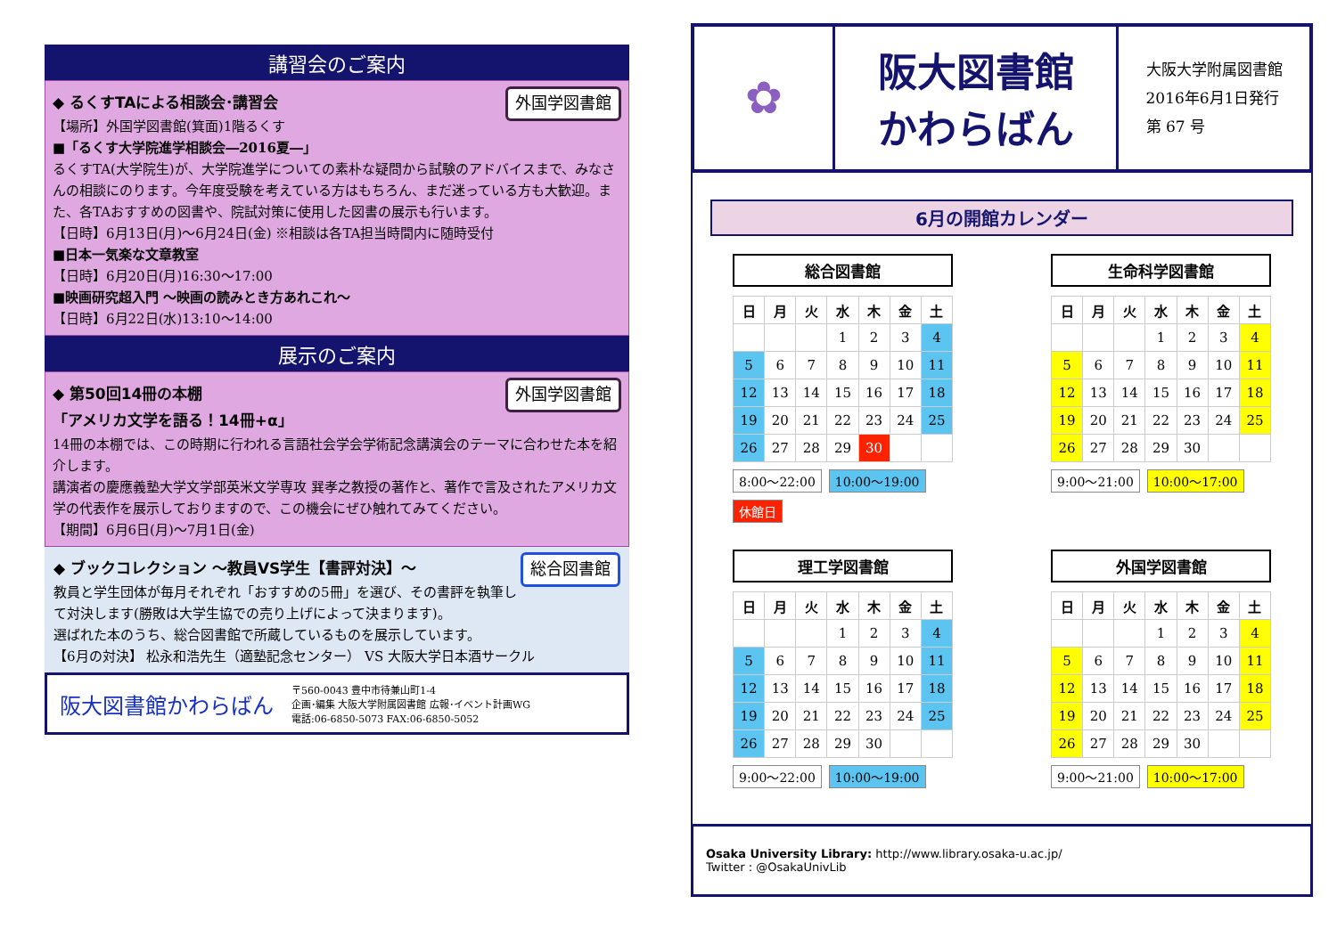講習会のご案内
外国学図書館
◆ るくすTAによる相談会･講習会
【場所】外国学図書館(箕面)1階るくす
■「るくす大学院進学相談会―2016夏―」
るくすTA(大学院生)が、大学院進学についての素朴な疑問から試験のアドバイスまで、みなさんの相談にのります。今年度受験を考えている方はもちろん、まだ迷っている方も大歓迎。また、各TAおすすめの図書や、院試対策に使用した図書の展示も行います。
【日時】6月13日(月)～6月24日(金) ※相談は各TA担当時間内に随時受付
■日本一気楽な文章教室
【日時】6月20日(月)16:30～17:00
■映画研究超入門 ～映画の読みとき方あれこれ～
【日時】6月22日(水)13:10～14:00
展示のご案内
外国学図書館
◆ 第50回14冊の本棚
「アメリカ文学を語る！14冊+α」
14冊の本棚では、この時期に行われる言語社会学会学術記念講演会のテーマに合わせた本を紹介します。
講演者の慶應義塾大学文学部英米文学専攻 巽孝之教授の著作と、著作で言及されたアメリカ文学の代表作を展示しておりますので、この機会にぜひ触れてみてください。
【期間】6月6日(月)～7月1日(金)
総合図書館
◆ ブックコレクション ～教員VS学生【書評対決】～
教員と学生団体が毎月それぞれ「おすすめの5冊」を選び、その書評を執筆して対決します(勝敗は大学生協での売り上げによって決まります)。
選ばれた本のうち、総合図書館で所蔵しているものを展示しています。
【6月の対決】 松永和浩先生（適塾記念センター） VS 大阪大学日本酒サークル
阪大図書館かわらばん
〒560-0043 豊中市待兼山町1-4
企画･編集 大阪大学附属図書館 広報･イベント計画WG
電話:06-6850-5073 FAX:06-6850-5052
✿ 阪大図書館
かわらばん
大阪大学附属図書館
2016年6月1日発行
第 67 号
6月の開館カレンダー
総合図書館
| 日 | 月 | 火 | 水 | 木 | 金 | 土 |
| --- | --- | --- | --- | --- | --- | --- |
| | | | 1 | 2 | 3 | 4 |
| 5 | 6 | 7 | 8 | 9 | 10 | 11 |
| 12 | 13 | 14 | 15 | 16 | 17 | 18 |
| 19 | 20 | 21 | 22 | 23 | 24 | 25 |
| 26 | 27 | 28 | 29 | 30 | | |
8:00～22:00 10:00～19:00
休館日
生命科学図書館
| 日 | 月 | 火 | 水 | 木 | 金 | 土 |
| --- | --- | --- | --- | --- | --- | --- |
| | | | 1 | 2 | 3 | 4 |
| 5 | 6 | 7 | 8 | 9 | 10 | 11 |
| 12 | 13 | 14 | 15 | 16 | 17 | 18 |
| 19 | 20 | 21 | 22 | 23 | 24 | 25 |
| 26 | 27 | 28 | 29 | 30 | | |
9:00～21:00 10:00～17:00
理工学図書館
| 日 | 月 | 火 | 水 | 木 | 金 | 土 |
| --- | --- | --- | --- | --- | --- | --- |
| | | | 1 | 2 | 3 | 4 |
| 5 | 6 | 7 | 8 | 9 | 10 | 11 |
| 12 | 13 | 14 | 15 | 16 | 17 | 18 |
| 19 | 20 | 21 | 22 | 23 | 24 | 25 |
| 26 | 27 | 28 | 29 | 30 | | |
9:00～22:00 10:00～19:00
外国学図書館
| 日 | 月 | 火 | 水 | 木 | 金 | 土 |
| --- | --- | --- | --- | --- | --- | --- |
| | | | 1 | 2 | 3 | 4 |
| 5 | 6 | 7 | 8 | 9 | 10 | 11 |
| 12 | 13 | 14 | 15 | 16 | 17 | 18 |
| 19 | 20 | 21 | 22 | 23 | 24 | 25 |
| 26 | 27 | 28 | 29 | 30 | | |
9:00～21:00 10:00～17:00
Osaka University Library: http://www.library.osaka-u.ac.jp/
Twitter : @OsakaUnivLib